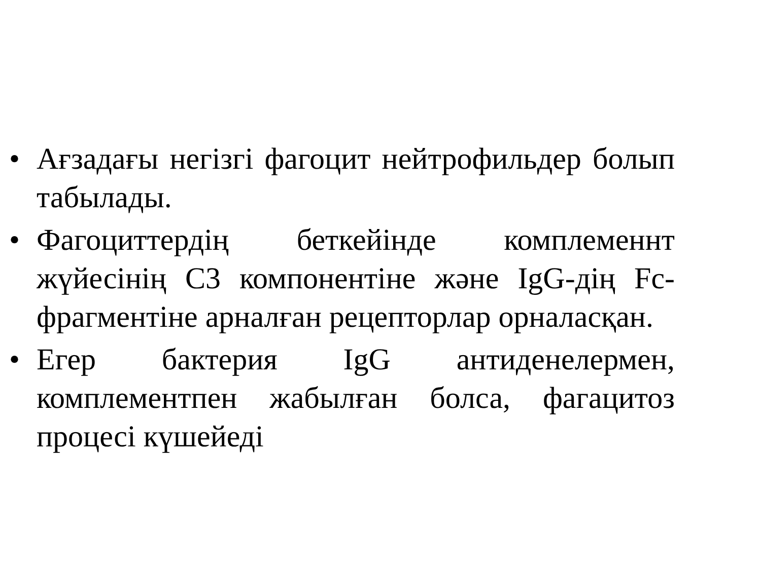• Ағзадағы негізгі фагоцит нейтрофильдер болып табылады.
• Фагоциттердің беткейінде комплеменнт жүйесінің С3 компонентіне және IgG-дің Fc-фрагментіне арналған рецепторлар орналасқан.
• Егер бактерия IgG антиденелермен, комплементпен жабылған болса, фагацитоз процесі күшейеді